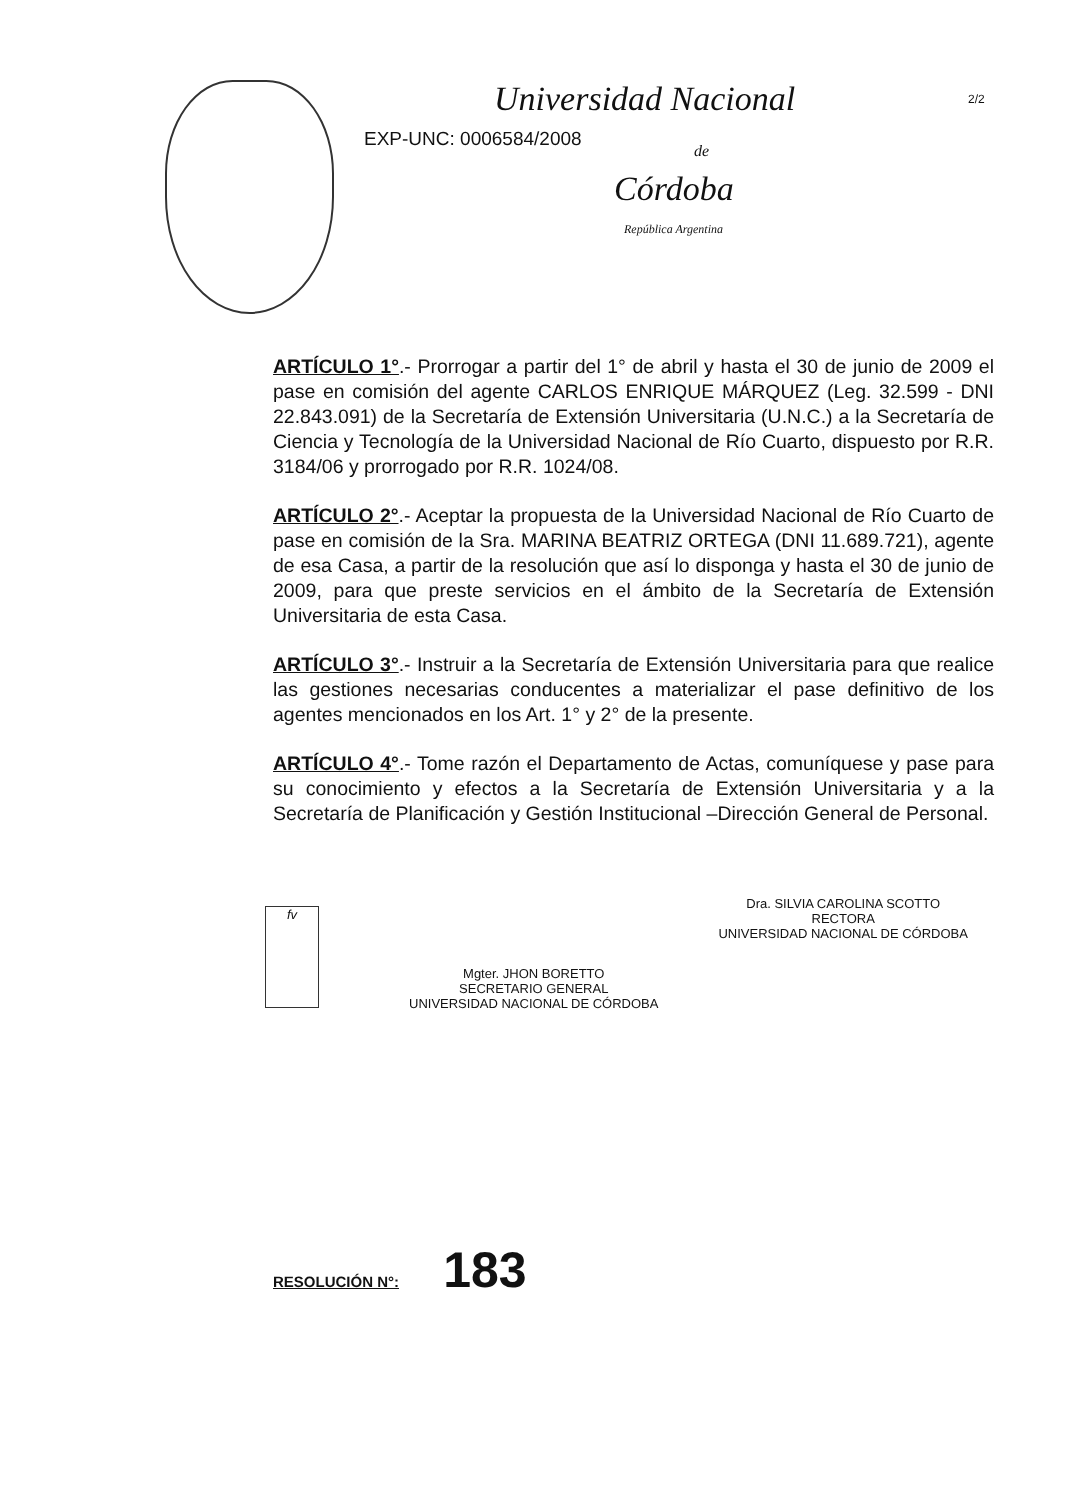2/2
Universidad Nacional
EXP-UNC: 0006584/2008
de
Córdoba
República Argentina
ARTÍCULO 1°.- Prorrogar a partir del 1° de abril y hasta el 30 de junio de 2009 el pase en comisión del agente CARLOS ENRIQUE MÁRQUEZ (Leg. 32.599 - DNI 22.843.091) de la Secretaría de Extensión Universitaria (U.N.C.) a la Secretaría de Ciencia y Tecnología de la Universidad Nacional de Río Cuarto, dispuesto por R.R. 3184/06 y prorrogado por R.R. 1024/08.
ARTÍCULO 2°.- Aceptar la propuesta de la Universidad Nacional de Río Cuarto de pase en comisión de la Sra. MARINA BEATRIZ ORTEGA (DNI 11.689.721), agente de esa Casa, a partir de la resolución que así lo disponga y hasta el 30 de junio de 2009, para que preste servicios en el ámbito de la Secretaría de Extensión Universitaria de esta Casa.
ARTÍCULO 3°.- Instruir a la Secretaría de Extensión Universitaria para que realice las gestiones necesarias conducentes a materializar el pase definitivo de los agentes mencionados en los Art. 1° y 2° de la presente.
ARTÍCULO 4°.- Tome razón el Departamento de Actas, comuníquese y pase para su conocimiento y efectos a la Secretaría de Extensión Universitaria y a la Secretaría de Planificación y Gestión Institucional –Dirección General de Personal.
fv
Mgter. JHON BORETTO
SECRETARIO GENERAL
UNIVERSIDAD NACIONAL DE CÓRDOBA
Dra. SILVIA CAROLINA SCOTTO
RECTORA
UNIVERSIDAD NACIONAL DE CÓRDOBA
RESOLUCIÓN N°: 183